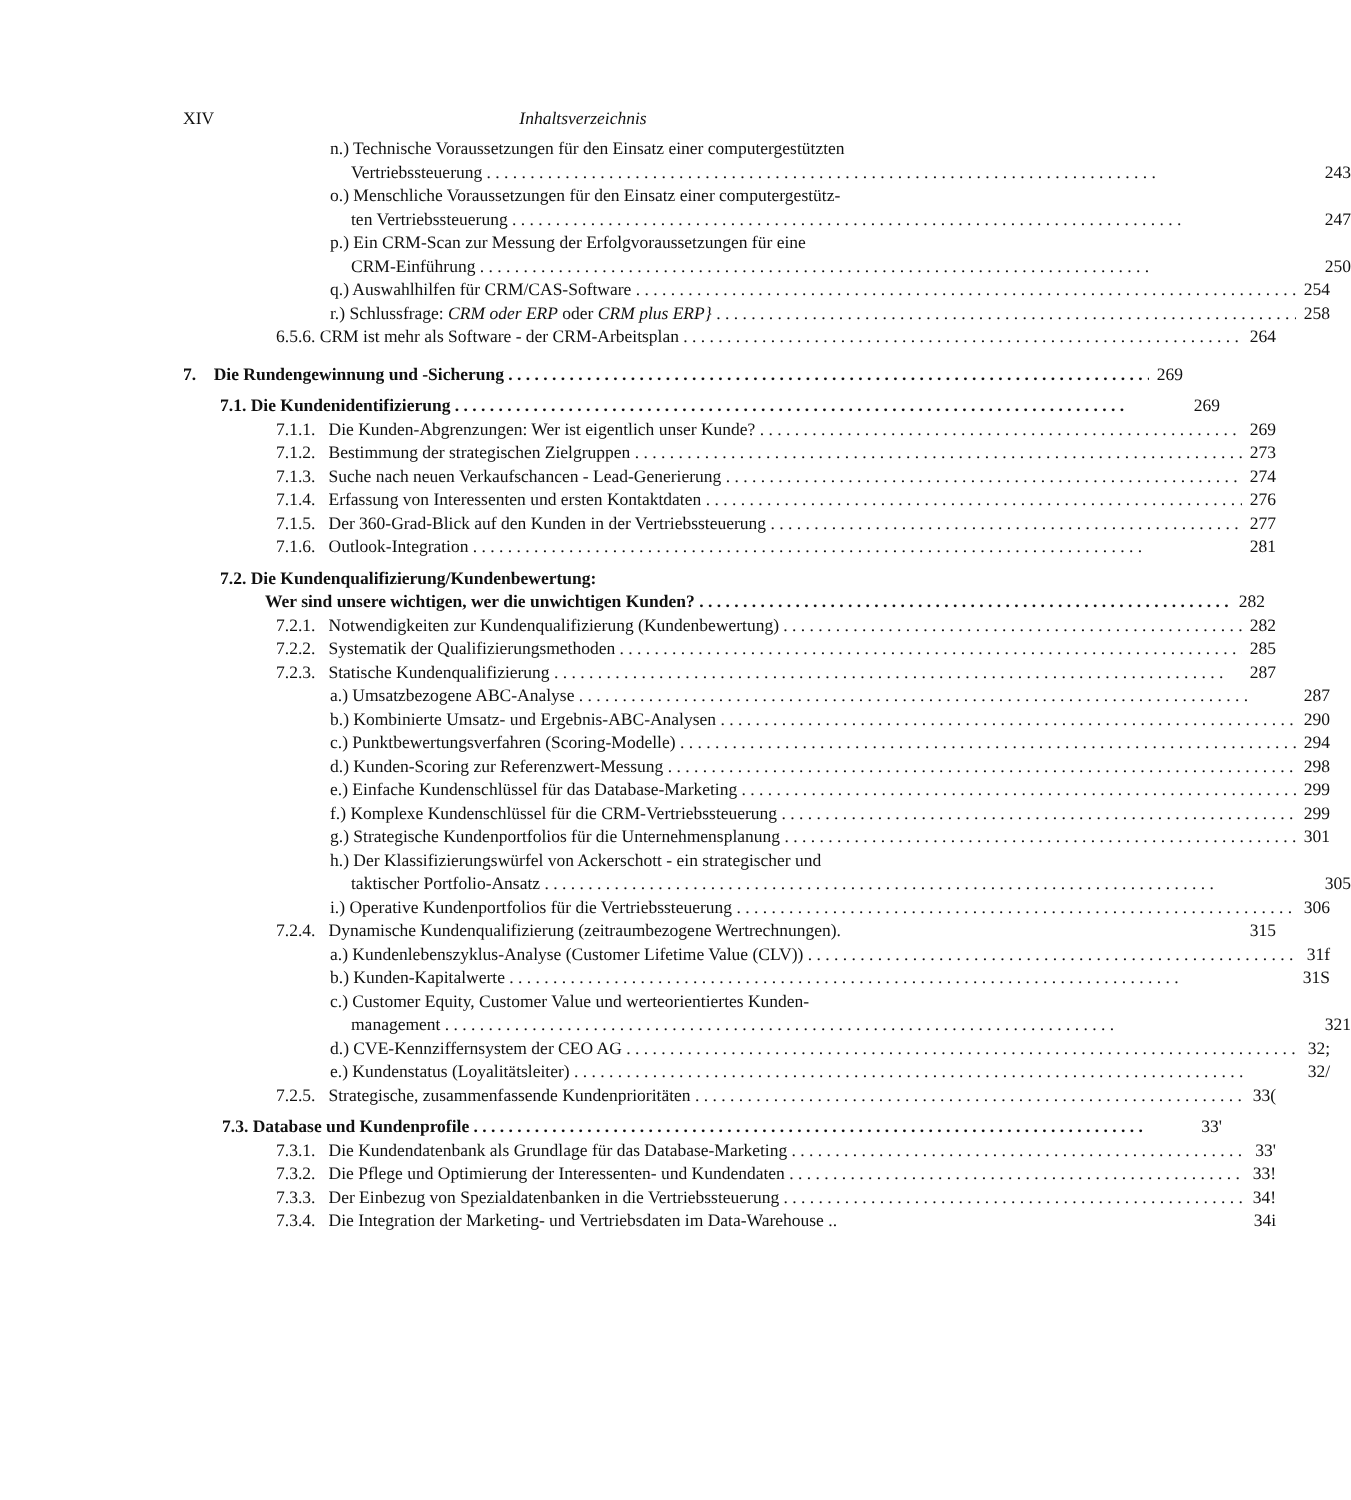XIV Inhaltsverzeichnis
n.) Technische Voraussetzungen für den Einsatz einer computergestützten
Vertriebssteuerung 243
o.) Menschliche Voraussetzungen für den Einsatz einer computergestütz-
ten Vertriebssteuerung 247
p.) Ein CRM-Scan zur Messung der Erfolgvoraussetzungen für eine
CRM-Einführung 250
q.) Auswahlhilfen für CRM/CAS-Software 254
r.) Schlussfrage: CRM oder ERP oder CRM plus ERP} 258
6.5.6. CRM ist mehr als Software - der CRM-Arbeitsplan 264
7. Die Rundengewinnung und -Sicherung 269
7.1. Die Kundenidentifizierung 269
7.1.1. Die Kunden-Abgrenzungen: Wer ist eigentlich unser Kunde? 269
7.1.2. Bestimmung der strategischen Zielgruppen 273
7.1.3. Suche nach neuen Verkaufschancen - Lead-Generierung 274
7.1.4. Erfassung von Interessenten und ersten Kontaktdaten 276
7.1.5. Der 360-Grad-Blick auf den Kunden in der Vertriebssteuerung 277
7.1.6. Outlook-Integration 281
7.2. Die Kundenqualifizierung/Kundenbewertung:
Wer sind unsere wichtigen, wer die unwichtigen Kunden? 282
7.2.1. Notwendigkeiten zur Kundenqualifizierung (Kundenbewertung) 282
7.2.2. Systematik der Qualifizierungsmethoden 285
7.2.3. Statische Kundenqualifizierung 287
a.) Umsatzbezogene ABC-Analyse 287
b.) Kombinierte Umsatz- und Ergebnis-ABC-Analysen 290
c.) Punktbewertungsverfahren (Scoring-Modelle) 294
d.) Kunden-Scoring zur Referenzwert-Messung 298
e.) Einfache Kundenschlüssel für das Database-Marketing 299
f.) Komplexe Kundenschlüssel für die CRM-Vertriebssteuerung 299
g.) Strategische Kundenportfolios für die Unternehmensplanung 301
h.) Der Klassifizierungswürfel von Ackerschott - ein strategischer und
taktischer Portfolio-Ansatz 305
i.) Operative Kundenportfolios für die Vertriebssteuerung 306
7.2.4. Dynamische Kundenqualifizierung (zeitraumbezogene Wertrechnungen). 315
a.) Kundenlebenszyklus-Analyse (Customer Lifetime Value (CLV)) 31f
b.) Kunden-Kapitalwerte 31S
c.) Customer Equity, Customer Value und werteorientiertes Kunden-
management 321
d.) CVE-Kennziffernsystem der CEO AG 32;
e.) Kundenstatus (Loyalitätsleiter) 32/
7.2.5. Strategische, zusammenfassende Kundenprioritäten 33(
7.3. Database und Kundenprofile 33'
7.3.1. Die Kundendatenbank als Grundlage für das Database-Marketing 33'
7.3.2. Die Pflege und Optimierung der Interessenten- und Kundendaten 33!
7.3.3. Der Einbezug von Spezialdatenbanken in die Vertriebssteuerung 34!
7.3.4. Die Integration der Marketing- und Vertriebsdaten im Data-Warehouse .. 34i